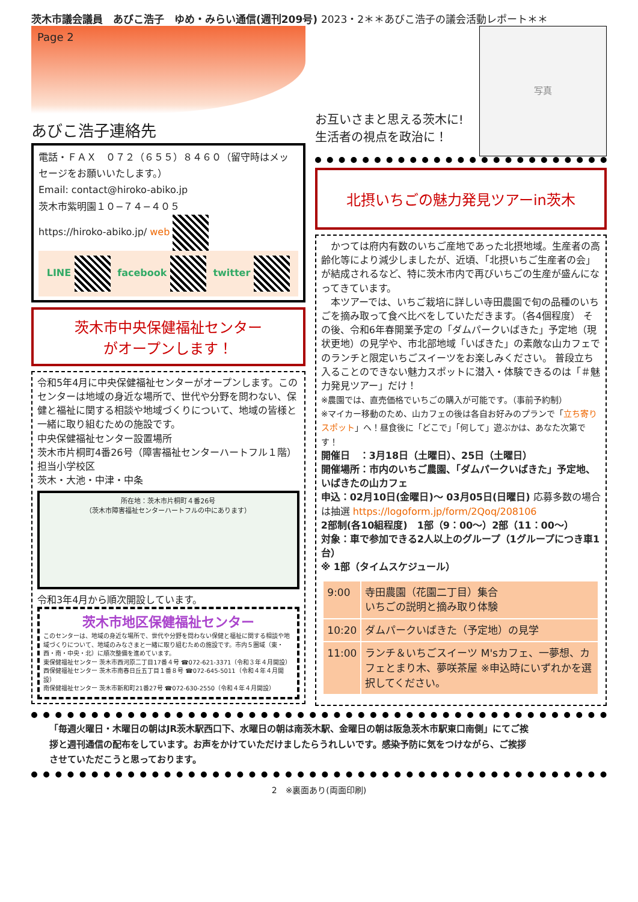茨木市議会議員　あびこ浩子　ゆめ・みらい通信(週刊209号) 2023・2＊＊あびこ浩子の議会活動レポート＊＊
Page 2
あびこ浩子連絡先
電話・ＦＡＸ　０７２（６５５）８４６０（留守時はメッセージをお願いいたします。）
Email: contact@hiroko-abiko.jp
茨木市紫明園１０−７４−４０５
https://hiroko-abiko.jp/ web
LINE facebook twitter
茨木市中央保健福祉センター
がオープンします！
令和5年4月に中央保健福祉センターがオープンします。このセンターは地域の身近な場所で、世代や分野を問わない、保健と福祉に関する相談や地域づくりについて、地域の皆様と一緒に取り組むための施設です。
中央保健福祉センター設置場所
茨木市片桐町4番26号（障害福祉センターハートフル１階）
担当小学校区
茨木・大池・中津・中条
所在地：茨木市片桐町４番26号
（茨木市障害福祉センターハートフルの中にあります）
令和3年4月から順次開設しています。
茨木市地区保健福祉センター
このセンターは、地域の身近な場所で、世代や分野を問わない保健と福祉に関する相談や地域づくりについて、地域のみなさまと一緒に取り組むための施設です。市内５圏域（東・西・南・中央・北）に順次整備を進めています。
東保健福祉センター 茨木市西河原二丁目17番４号 ☎072-621-3371（令和３年４月開設）
西保健福祉センター 茨木市南春日丘五丁目１番８号 ☎072-645-5011（令和４年４月開設）
南保健福祉センター 茨木市新和町21番27号 ☎072-630-2550（令和４年４月開設）
写真
お互いさまと思える茨木に!
生活者の視点を政治に！
北摂いちごの魅力発見ツアーin茨木
　かつては府内有数のいちご産地であった北摂地域。生産者の高齢化等により減少しましたが、近頃、「北摂いちご生産者の会」が結成されるなど、特に茨木市内で再びいちごの生産が盛んになってきています。
　本ツアーでは、いちご栽培に詳しい寺田農園で旬の品種のいちごを摘み取って食べ比べをしていただきます。（各4個程度） その後、令和6年春開業予定の「ダムパークいばきた」予定地（現状更地）の見学や、市北部地域「いばきた」の素敵な山カフェでのランチと限定いちごスイーツをお楽しみください。 普段立ち入ることのできない魅力スポットに潜入・体験できるのは「＃魅力発見ツアー」だけ！
※農園では、直売価格でいちごの購入が可能です。（事前予約制）
※マイカー移動のため、山カフェの後は各自お好みのプランで「立ち寄りスポット」へ！昼食後に「どこで」「何して」遊ぶかは、あなた次第です！
開催日　：3月18日（土曜日）、25日（土曜日）
開催場所：市内のいちご農園、「ダムパークいばきた」予定地、いばきたの山カフェ
申込：02月10日(金曜日)〜 03月05日(日曜日) 応募多数の場合は抽選 https://logoform.jp/form/2Qoq/208106
2部制(各10組程度)　1部（9：00〜）2部（11：00〜）
対象：車で参加できる2人以上のグループ（1グループにつき車1台）
※ 1部（タイムスケジュール）
| 9:00 | 寺田農園（花園二丁目）集合 いちごの説明と摘み取り体験 |
| 10:20 | ダムパークいばきた（予定地）の見学 |
| 11:00 | ランチ＆いちごスイーツ M'sカフェ、一夢想、カフェとまり木、夢咲茶屋 ※申込時にいずれかを選択してください。 |
「毎週火曜日・木曜日の朝はJR茨木駅西口下、水曜日の朝は南茨木駅、金曜日の朝は阪急茨木市駅東口南側」にてご挨拶と週刊通信の配布をしています。お声をかけていただけましたらうれしいです。感染予防に気をつけながら、ご挨拶させていただこうと思っております。
2　※裏面あり(両面印刷)